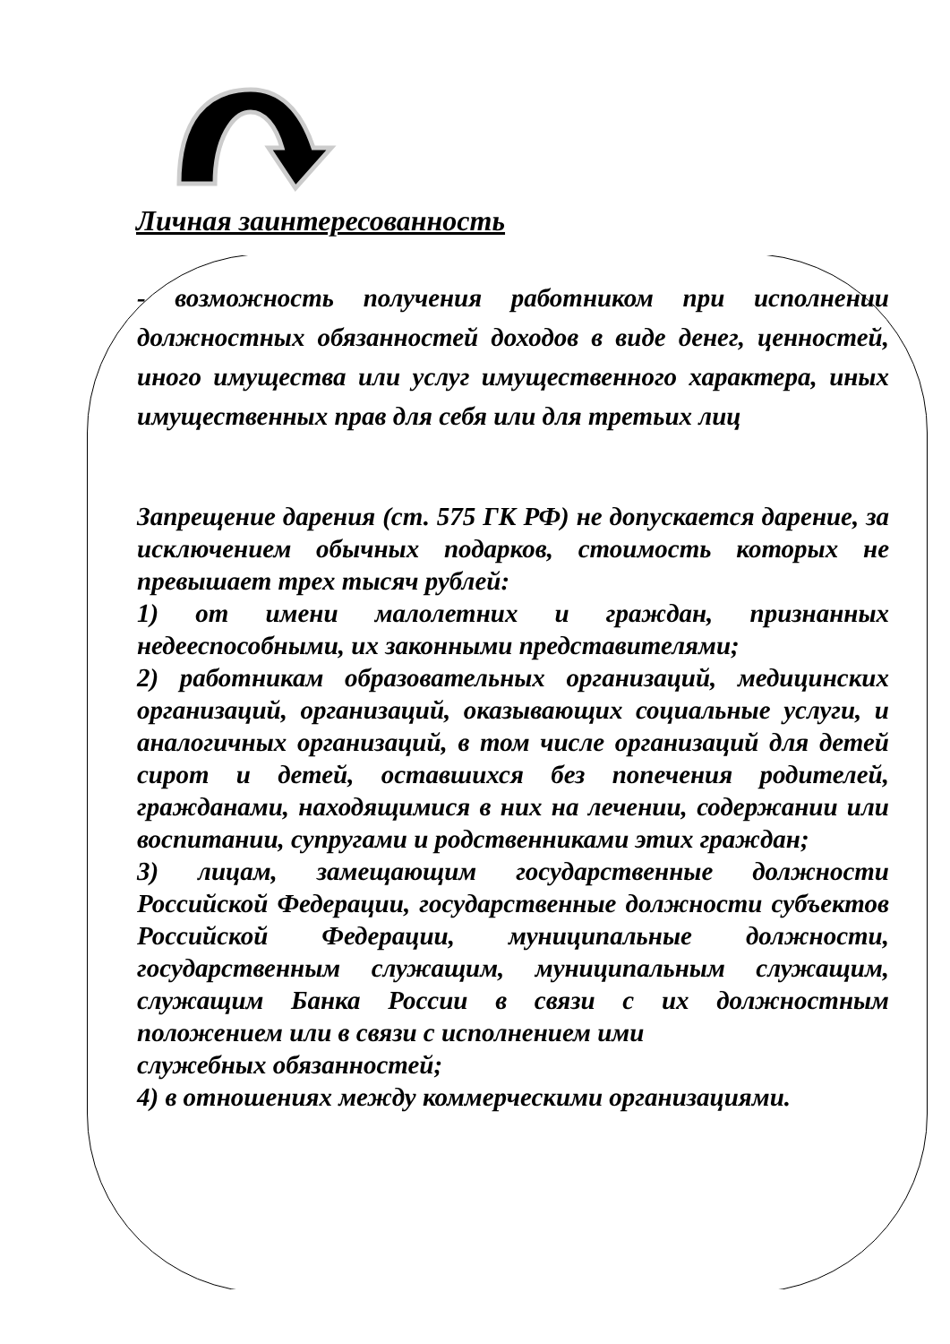Личная заинтересованность
- возможность получения работником при исполнении должностных обязанностей доходов в виде денег, ценностей, иного имущества или услуг имущественного характера, иных имущественных прав для себя или для третьих лиц
Запрещение дарения (ст. 575 ГК РФ) не допускается дарение, за исключением обычных подарков, стоимость которых не превышает трех тысяч рублей:
1) от имени малолетних и граждан, признанных недееспособными, их законными представителями;
2) работникам образовательных организаций, медицинских организаций, организаций, оказывающих социальные услуги, и аналогичных организаций, в том числе организаций для детей сирот и детей, оставшихся без попечения родителей, гражданами, находящимися в них на лечении, содержании или воспитании, супругами и родственниками этих граждан;
3) лицам, замещающим государственные должности Российской Федерации, государственные должности субъектов Российской Федерации, муниципальные должности, государственным служащим, муниципальным служащим, служащим Банка России в связи с их должностным положением или в связи с исполнением ими
служебных обязанностей;
4) в отношениях между коммерческими организациями.